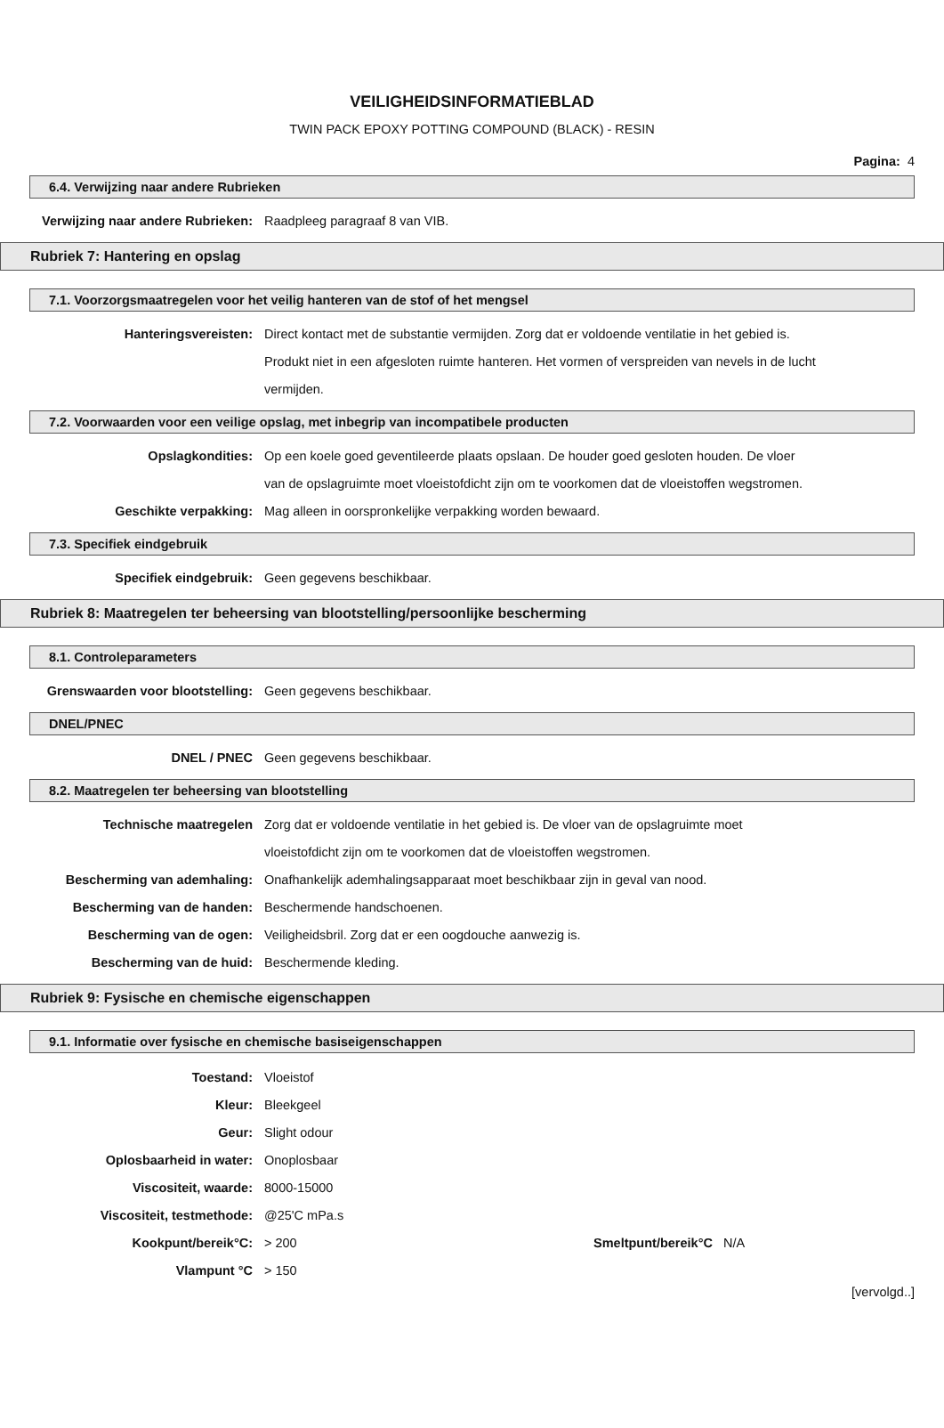VEILIGHEIDSINFORMATIEBLAD
TWIN PACK EPOXY POTTING COMPOUND (BLACK) - RESIN
Pagina: 4
6.4. Verwijzing naar andere Rubrieken
Verwijzing naar andere Rubrieken:
Raadpleeg paragraaf 8 van VIB.
Rubriek 7: Hantering en opslag
7.1. Voorzorgsmaatregelen voor het veilig hanteren van de stof of het mengsel
Hanteringsvereisten: Direct kontact met de substantie vermijden. Zorg dat er voldoende ventilatie in het gebied is. Produkt niet in een afgesloten ruimte hanteren. Het vormen of verspreiden van nevels in de lucht vermijden.
7.2. Voorwaarden voor een veilige opslag, met inbegrip van incompatibele producten
Opslagkondities: Op een koele goed geventileerde plaats opslaan. De houder goed gesloten houden. De vloer van de opslagruimte moet vloeistofdicht zijn om te voorkomen dat de vloeistoffen wegstromen.
Geschikte verpakking: Mag alleen in oorspronkelijke verpakking worden bewaard.
7.3. Specifiek eindgebruik
Specifiek eindgebruik: Geen gegevens beschikbaar.
Rubriek 8: Maatregelen ter beheersing van blootstelling/persoonlijke bescherming
8.1. Controleparameters
Grenswaarden voor blootstelling: Geen gegevens beschikbaar.
DNEL/PNEC
DNEL / PNEC Geen gegevens beschikbaar.
8.2. Maatregelen ter beheersing van blootstelling
Technische maatregelen Zorg dat er voldoende ventilatie in het gebied is. De vloer van de opslagruimte moet vloeistofdicht zijn om te voorkomen dat de vloeistoffen wegstromen.
Bescherming van ademhaling: Onafhankelijk ademhalingsapparaat moet beschikbaar zijn in geval van nood.
Bescherming van de handen: Beschermende handschoenen.
Bescherming van de ogen: Veiligheidsbril. Zorg dat er een oogdouche aanwezig is.
Bescherming van de huid: Beschermende kleding.
Rubriek 9: Fysische en chemische eigenschappen
9.1. Informatie over fysische en chemische basiseigenschappen
Toestand: Vloeistof
Kleur: Bleekgeel
Geur: Slight odour
Oplosbaarheid in water: Onoplosbaar
Viscositeit, waarde: 8000-15000
Viscositeit, testmethode: @25'C mPa.s
Kookpunt/bereik°C: > 200 Smeltpunt/bereik°C N/A
Vlampunt °C > 150
[vervolgd..]